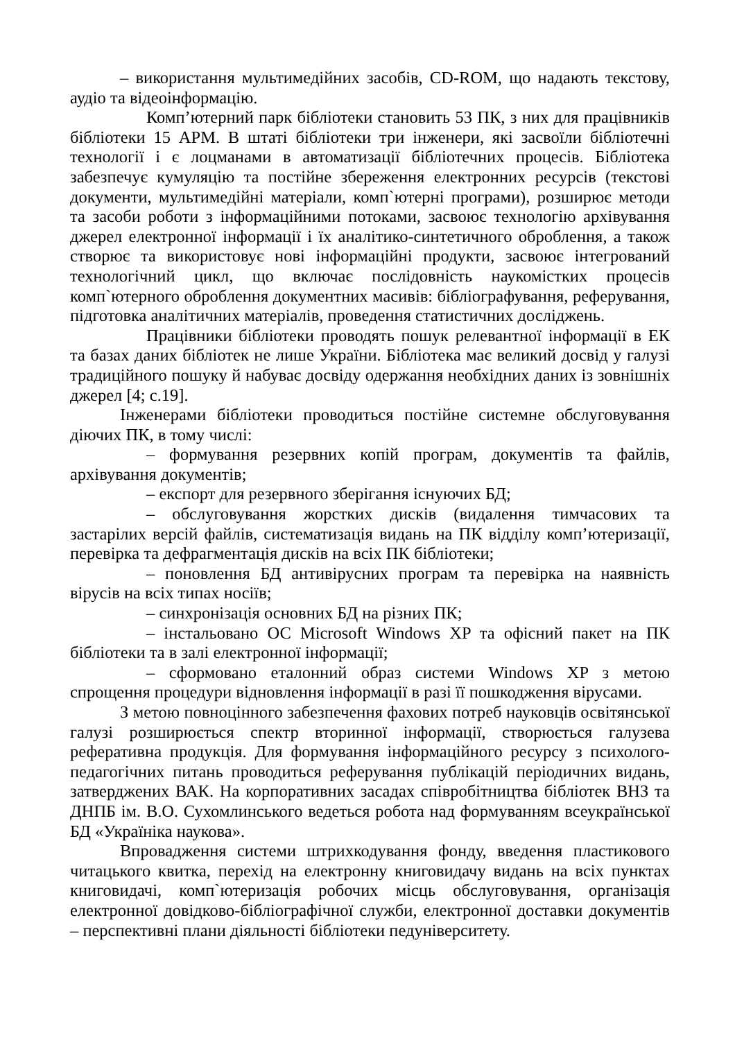– використання мультимедійних засобів, CD-ROM, що надають текстову, аудіо та відеоінформацію.
Комп’ютерний парк бібліотеки становить 53 ПК, з них для працівників бібліотеки 15 АРМ. В штаті бібліотеки три інженери, які засвоїли бібліотечні технології і є лоцманами в автоматизації бібліотечних процесів. Бібліотека забезпечує кумуляцію та постійне збереження електронних ресурсів (текстові документи, мультимедійні матеріали, комп`ютерні програми), розширює методи та засоби роботи з інформаційними потоками, засвоює технологію архівування джерел електронної інформації і їх аналітико-синтетичного оброблення, а також створює та використовує нові інформаційні продукти, засвоює інтегрований технологічний цикл, що включає послідовність наукомістких процесів комп`ютерного оброблення документних масивів: бібліографування, реферування, підготовка аналітичних матеріалів, проведення статистичних досліджень.
Працівники бібліотеки проводять пошук релевантної інформації в ЕК та базах даних бібліотек не лише України. Бібліотека має великий досвід у галузі традиційного пошуку й набуває досвіду одержання необхідних даних із зовнішніх джерел [4; с.19].
Інженерами бібліотеки проводиться постійне системне обслуговування діючих ПК, в тому числі:
– формування резервних копій програм, документів та файлів, архівування документів;
– експорт для резервного зберігання існуючих БД;
– обслуговування жорстких дисків (видалення тимчасових та застарілих версій файлів, систематизація видань на ПК відділу комп’ютеризації, перевірка та дефрагментація дисків на всіх ПК бібліотеки;
– поновлення БД антивірусних програм та перевірка на наявність вірусів на всіх типах носіїв;
– синхронізація основних БД на різних ПК;
– інстальовано ОС Microsoft Windows XP та офісний пакет на ПК бібліотеки та в залі електронної інформації;
– сформовано еталонний образ системи Windows XP з метою спрощення процедури відновлення інформації в разі її пошкодження вірусами.
З метою повноцінного забезпечення фахових потреб науковців освітянської галузі розширюється спектр вторинної інформації, створюється галузева реферативна продукція. Для формування інформаційного ресурсу з психолого-педагогічних питань проводиться реферування публікацій періодичних видань, затверджених ВАК. На корпоративних засадах співробітництва бібліотек ВНЗ та ДНПБ ім. В.О. Сухомлинського ведеться робота над формуванням всеукраїнської БД «Україніка наукова».
Впровадження системи штрихкодування фонду, введення пластикового читацького квитка, перехід на електронну книговидачу видань на всіх пунктах книговидачі, комп`ютеризація робочих місць обслуговування, організація електронної довідково-бібліографічної служби, електронної доставки документів – перспективні плани діяльності бібліотеки педуніверситету.